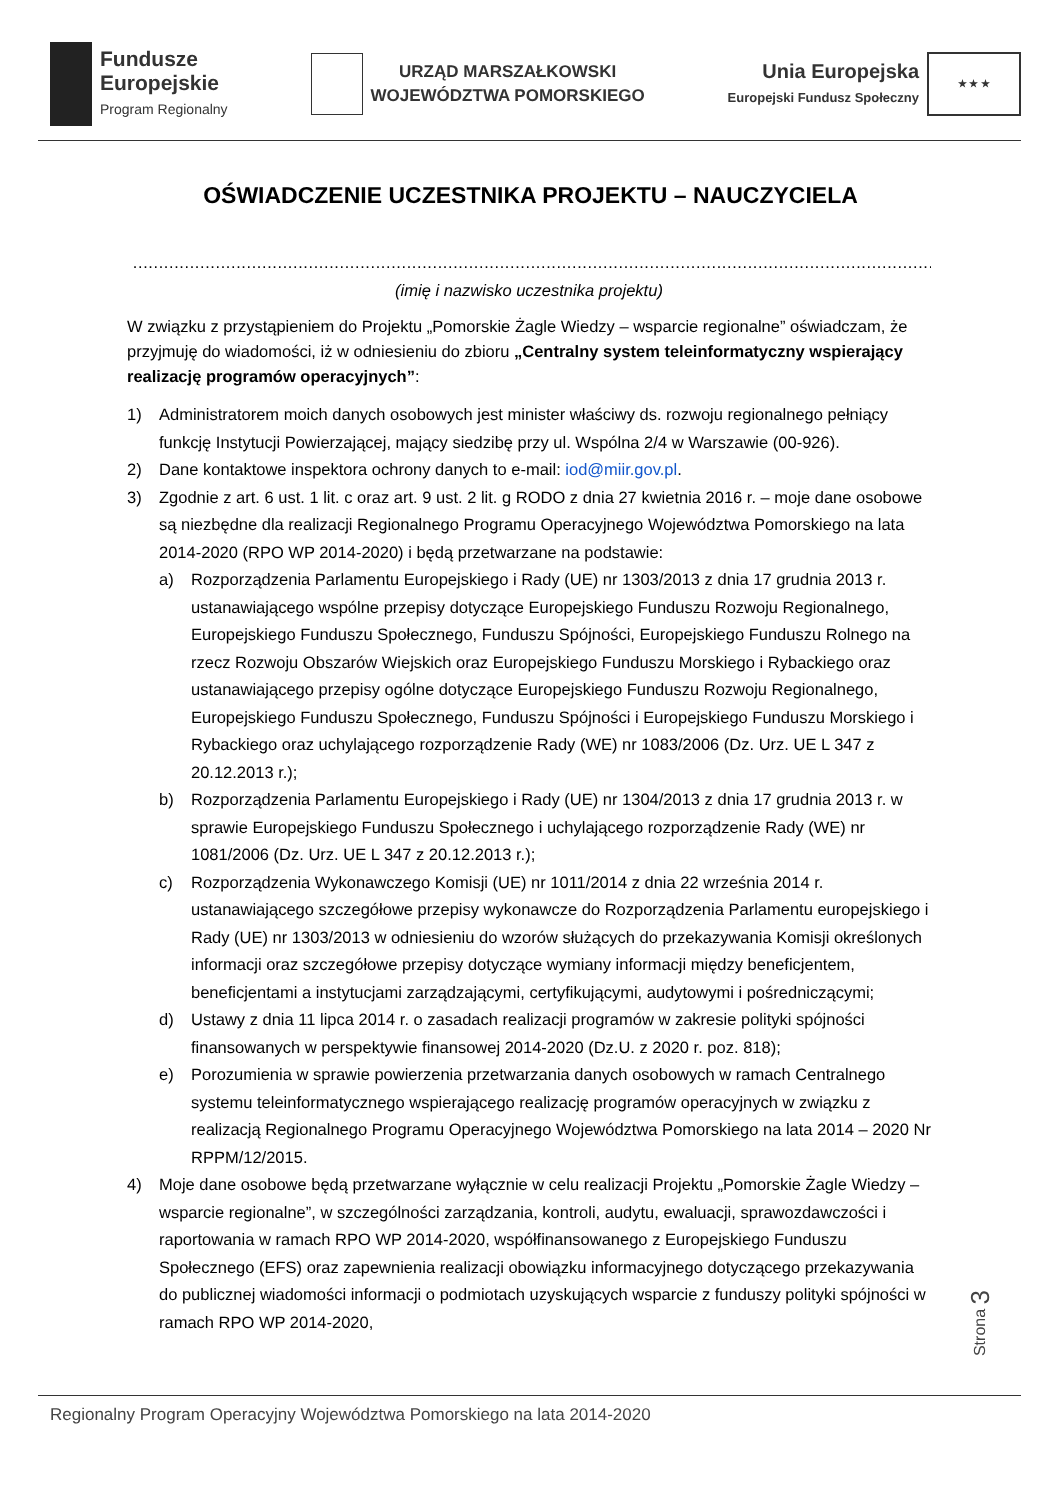Fundusze
Europejskie
Program Regionalny
URZĄD MARSZAŁKOWSKI
WOJEWÓDZTWA POMORSKIEGO
Unia Europejska
Europejski Fundusz Społeczny
★ ★ ★
OŚWIADCZENIE UCZESTNIKA PROJEKTU – NAUCZYCIELA
…………………………………………………………………………………………………………………………………………………
(imię i nazwisko uczestnika projektu)
W związku z przystąpieniem do Projektu „Pomorskie Żagle Wiedzy – wsparcie regionalne” oświadczam, że przyjmuję do wiadomości, iż w odniesieniu do zbioru „Centralny system teleinformatyczny wspierający realizację programów operacyjnych”:
1) Administratorem moich danych osobowych jest minister właściwy ds. rozwoju regionalnego pełniący funkcję Instytucji Powierzającej, mający siedzibę przy ul. Wspólna 2/4 w Warszawie (00-926).
2) Dane kontaktowe inspektora ochrony danych to e-mail: iod@miir.gov.pl.
3) Zgodnie z art. 6 ust. 1 lit. c oraz art. 9 ust. 2 lit. g RODO z dnia 27 kwietnia 2016 r. – moje dane osobowe są niezbędne dla realizacji Regionalnego Programu Operacyjnego Województwa Pomorskiego na lata 2014-2020 (RPO WP 2014-2020) i będą przetwarzane na podstawie:
a) Rozporządzenia Parlamentu Europejskiego i Rady (UE) nr 1303/2013 z dnia 17 grudnia 2013 r. ustanawiającego wspólne przepisy dotyczące Europejskiego Funduszu Rozwoju Regionalnego, Europejskiego Funduszu Społecznego, Funduszu Spójności, Europejskiego Funduszu Rolnego na rzecz Rozwoju Obszarów Wiejskich oraz Europejskiego Funduszu Morskiego i Rybackiego oraz ustanawiającego przepisy ogólne dotyczące Europejskiego Funduszu Rozwoju Regionalnego, Europejskiego Funduszu Społecznego, Funduszu Spójności i Europejskiego Funduszu Morskiego i Rybackiego oraz uchylającego rozporządzenie Rady (WE) nr 1083/2006 (Dz. Urz. UE L 347 z 20.12.2013 r.);
b) Rozporządzenia Parlamentu Europejskiego i Rady (UE) nr 1304/2013 z dnia 17 grudnia 2013 r. w sprawie Europejskiego Funduszu Społecznego i uchylającego rozporządzenie Rady (WE) nr 1081/2006 (Dz. Urz. UE L 347 z 20.12.2013 r.);
c) Rozporządzenia Wykonawczego Komisji (UE) nr 1011/2014 z dnia 22 września 2014 r. ustanawiającego szczegółowe przepisy wykonawcze do Rozporządzenia Parlamentu europejskiego i Rady (UE) nr 1303/2013 w odniesieniu do wzorów służących do przekazywania Komisji określonych informacji oraz szczegółowe przepisy dotyczące wymiany informacji między beneficjentem, beneficjentami a instytucjami zarządzającymi, certyfikującymi, audytowymi i pośredniczącymi;
d) Ustawy z dnia 11 lipca 2014 r. o zasadach realizacji programów w zakresie polityki spójności finansowanych w perspektywie finansowej 2014-2020 (Dz.U. z 2020 r. poz. 818);
e) Porozumienia w sprawie powierzenia przetwarzania danych osobowych w ramach Centralnego systemu teleinformatycznego wspierającego realizację programów operacyjnych w związku z realizacją Regionalnego Programu Operacyjnego Województwa Pomorskiego na lata 2014 – 2020 Nr RPPM/12/2015.
4) Moje dane osobowe będą przetwarzane wyłącznie w celu realizacji Projektu „Pomorskie Żagle Wiedzy – wsparcie regionalne”, w szczególności zarządzania, kontroli, audytu, ewaluacji, sprawozdawczości i raportowania w ramach RPO WP 2014-2020, współfinansowanego z Europejskiego Funduszu Społecznego (EFS) oraz zapewnienia realizacji obowiązku informacyjnego dotyczącego przekazywania do publicznej wiadomości informacji o podmiotach uzyskujących wsparcie z funduszy polityki spójności w ramach RPO WP 2014-2020,
Strona 3
Regionalny Program Operacyjny Województwa Pomorskiego na lata 2014-2020